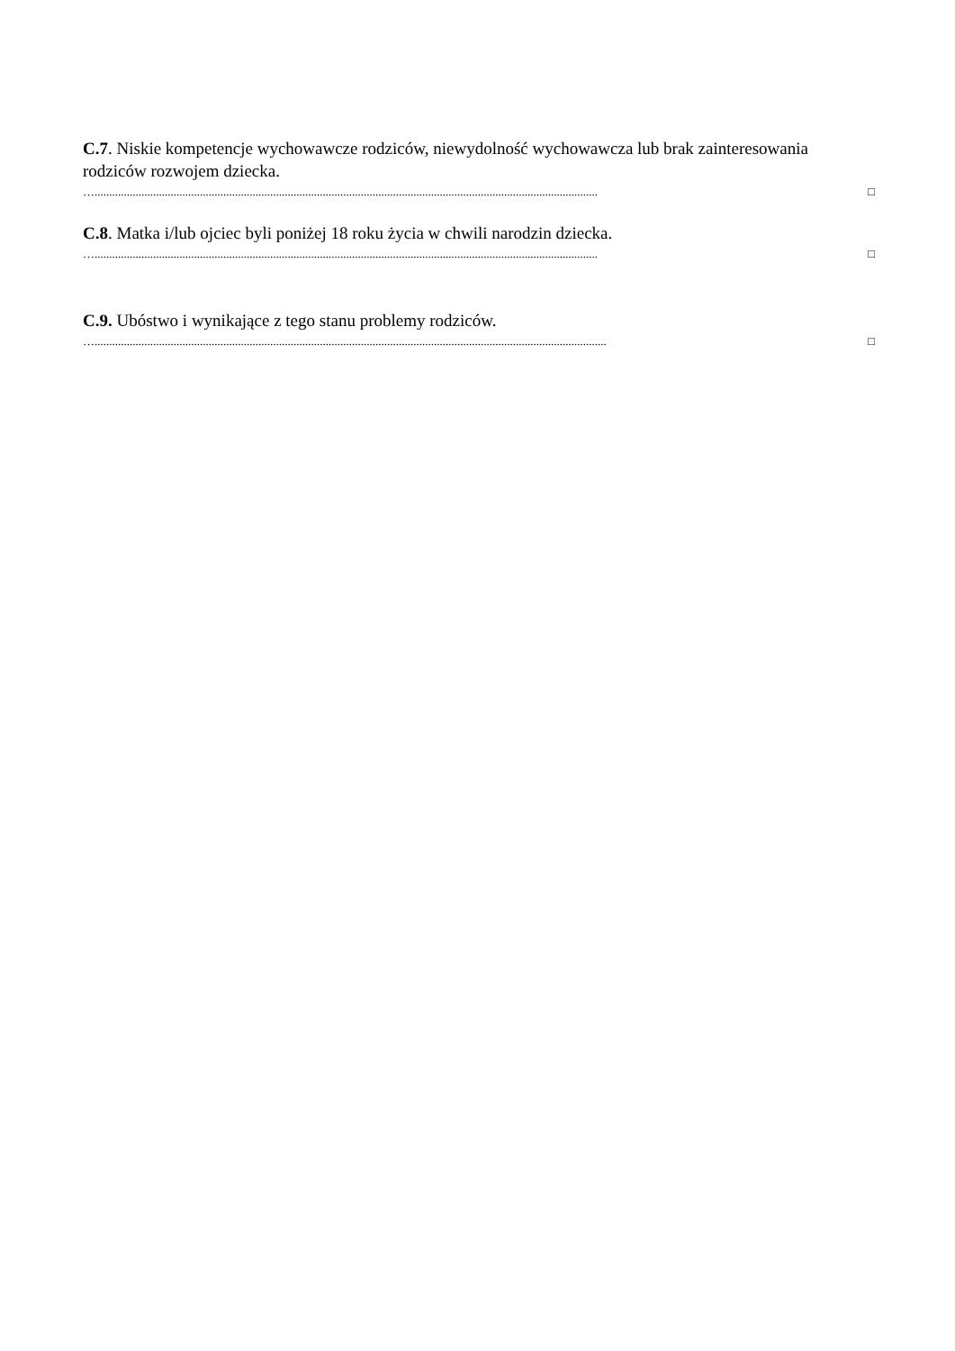C.7. Niskie kompetencje wychowawcze rodziców, niewydolność wychowawcza lub brak zainteresowania rodziców rozwojem dziecka.
…............................................................................................................................................................................ □
C.8. Matka i/lub ojciec byli poniżej 18 roku życia w chwili narodzin dziecka.
…............................................................................................................................................................................ □
C.9. Ubóstwo i wynikające z tego stanu problemy rodziców.
…............................................................................................................................................................................... □